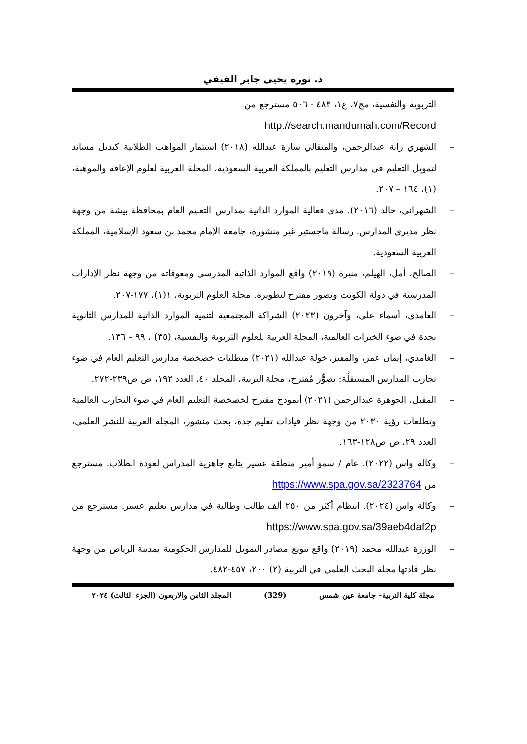د. نوره يحيى جابر الفيفي
التربوية والنفسية، مج٧، ع١، ٤٨٣ - ٥٠٦ مسترجع من
http://search.mandumah.com/Record
– الشهري زانة عبدالرحمن، والمنقالي سارة عبدالله (٢٠١٨) استثمار المواهب الطلابية كبديل مساند لتمويل التعليم في مدارس التعليم بالمملكة العربية السعودية، المجلة العربية لعلوم الإعاقة والموهبة، (١)، ١٦٤ – ٢٠٧.
– الشهراني، خالد (٢٠١٦). مدى فعالية الموارد الذاتية بمدارس التعليم العام بمحافظة بيشة من وجهة نظر مديري المدارس. رسالة ماجستير غير منشورة، جامعة الإمام محمد بن سعود الإسلامية، المملكة العربية السعودية.
– الصالح، أمل، الهيلم، منيرة (٢٠١٩) واقع الموارد الذاتية المدرسي ومعوقاته من وجهة نظر الإدارات المدرسية في دولة الكويت وتصور مقترح لتطويره. مجلة العلوم التربوية، ١(١)، ١٧٧-٢٠٧.
– الغامدي، أسماء علي، وآخرون (٢٠٢٣) الشراكة المجتمعية لتنمية الموارد الذاتية للمدارس الثانوية بجدة في ضوء الخبرات العالمية، المجلة العربية للعلوم التربوية والنفسية، (٣٥) ، ٩٩ – ١٣٦.
– الغامدي، إيمان عمر، والمفيز، خولة عبدالله (٢٠٢١) متطلبات خصخصة مدارس التعليم العام في ضوء تجارب المدارس المستقلَّة: تصوُّر مُقترح، مجلة التربية، المجلد ٤٠، العدد ١٩٢، ص ص٢٣٩-٢٧٢.
– المقبل، الجوهرة عبدالرحمن (٢٠٢١) أنموذج مقترح لخصخصة التعليم العام في ضوء التجارب العالمية وتطلعات رؤية ٢٠٣٠ من وجهة نظر قيادات تعليم جدة، بحث منشور، المجلة العربية للنشر العلمي، العدد ٢٩، ص ص١٢٨-١٦٣.
– وكالة واس (٢٠٢٢). عام / سمو أمير منطقة عسير يتابع جاهزية المدراس لعودة الطلاب. مسترجع من https://www.spa.gov.sa/2323764
– وكالة واس (٢٠٢٤). انتظام أكثر من ٢٥٠ ألف طالب وطالبة في مدارس تعليم عسير. مسترجع من https://www.spa.gov.sa/39aeb4daf2p
– الوزرة عبدالله محمد (٢٠١٩) واقع تنويع مصادر التمويل للمدارس الحكومية بمدينة الرياض من وجهة نظر قادتها مجلة البحث العلمي في التربية (٢) ٢٠٠، ٤٥٧-٤٨٢.
مجلة كلية التربية– جامعة عين شمس (329) المجلد الثامن والاربعون (الجزء الثالث) ٢٠٢٤